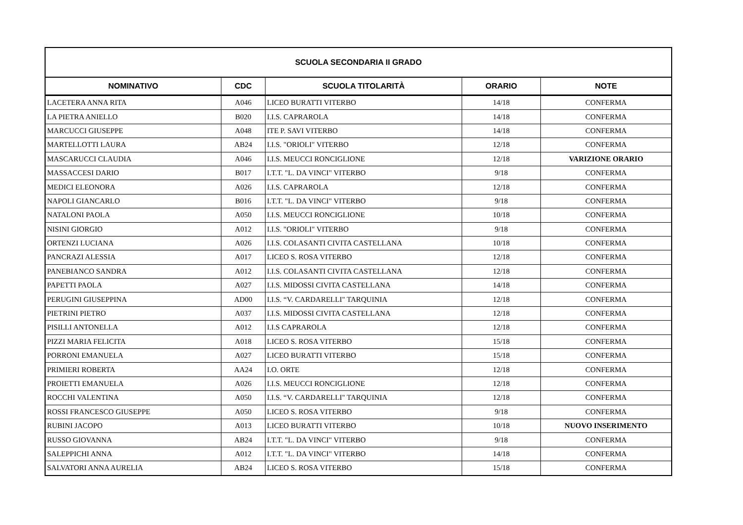| SCUOLA SECONDARIA II GRADO | | | | |
| --- | --- | --- | --- | --- |
| NOMINATIVO | CDC | SCUOLA TITOLARITÀ | ORARIO | NOTE |
| LACETERA ANNA RITA | A046 | LICEO BURATTI VITERBO | 14/18 | CONFERMA |
| LA PIETRA ANIELLO | B020 | I.I.S. CAPRAROLA | 14/18 | CONFERMA |
| MARCUCCI GIUSEPPE | A048 | ITE P. SAVI VITERBO | 14/18 | CONFERMA |
| MARTELLOTTI LAURA | AB24 | I.I.S. "ORIOLI" VITERBO | 12/18 | CONFERMA |
| MASCARUCCI CLAUDIA | A046 | I.I.S. MEUCCI RONCIGLIONE | 12/18 | VARIZIONE ORARIO |
| MASSACCESI DARIO | B017 | I.T.T. "L. DA VINCI" VITERBO | 9/18 | CONFERMA |
| MEDICI ELEONORA | A026 | I.I.S. CAPRAROLA | 12/18 | CONFERMA |
| NAPOLI GIANCARLO | B016 | I.T.T. "L. DA VINCI" VITERBO | 9/18 | CONFERMA |
| NATALONI PAOLA | A050 | I.I.S. MEUCCI RONCIGLIONE | 10/18 | CONFERMA |
| NISINI GIORGIO | A012 | I.I.S. "ORIOLI" VITERBO | 9/18 | CONFERMA |
| ORTENZI LUCIANA | A026 | I.I.S. COLASANTI CIVITA CASTELLANA | 10/18 | CONFERMA |
| PANCRAZI ALESSIA | A017 | LICEO S. ROSA VITERBO | 12/18 | CONFERMA |
| PANEBIANCO SANDRA | A012 | I.I.S. COLASANTI CIVITA CASTELLANA | 12/18 | CONFERMA |
| PAPETTI PAOLA | A027 | I.I.S. MIDOSSI CIVITA CASTELLANA | 14/18 | CONFERMA |
| PERUGINI GIUSEPPINA | AD00 | I.I.S. “V. CARDARELLI" TARQUINIA | 12/18 | CONFERMA |
| PIETRINI PIETRO | A037 | I.I.S. MIDOSSI CIVITA CASTELLANA | 12/18 | CONFERMA |
| PISILLI ANTONELLA | A012 | I.I.S CAPRAROLA | 12/18 | CONFERMA |
| PIZZI MARIA FELICITA | A018 | LICEO S. ROSA VITERBO | 15/18 | CONFERMA |
| PORRONI EMANUELA | A027 | LICEO BURATTI VITERBO | 15/18 | CONFERMA |
| PRIMIERI ROBERTA | AA24 | I.O. ORTE | 12/18 | CONFERMA |
| PROIETTI EMANUELA | A026 | I.I.S. MEUCCI RONCIGLIONE | 12/18 | CONFERMA |
| ROCCHI VALENTINA | A050 | I.I.S. “V. CARDARELLI" TARQUINIA | 12/18 | CONFERMA |
| ROSSI FRANCESCO GIUSEPPE | A050 | LICEO S. ROSA VITERBO | 9/18 | CONFERMA |
| RUBINI JACOPO | A013 | LICEO BURATTI VITERBO | 10/18 | NUOVO INSERIMENTO |
| RUSSO GIOVANNA | AB24 | I.T.T. "L. DA VINCI" VITERBO | 9/18 | CONFERMA |
| SALEPPICHI ANNA | A012 | I.T.T. "L. DA VINCI" VITERBO | 14/18 | CONFERMA |
| SALVATORI ANNA AURELIA | AB24 | LICEO S. ROSA VITERBO | 15/18 | CONFERMA |